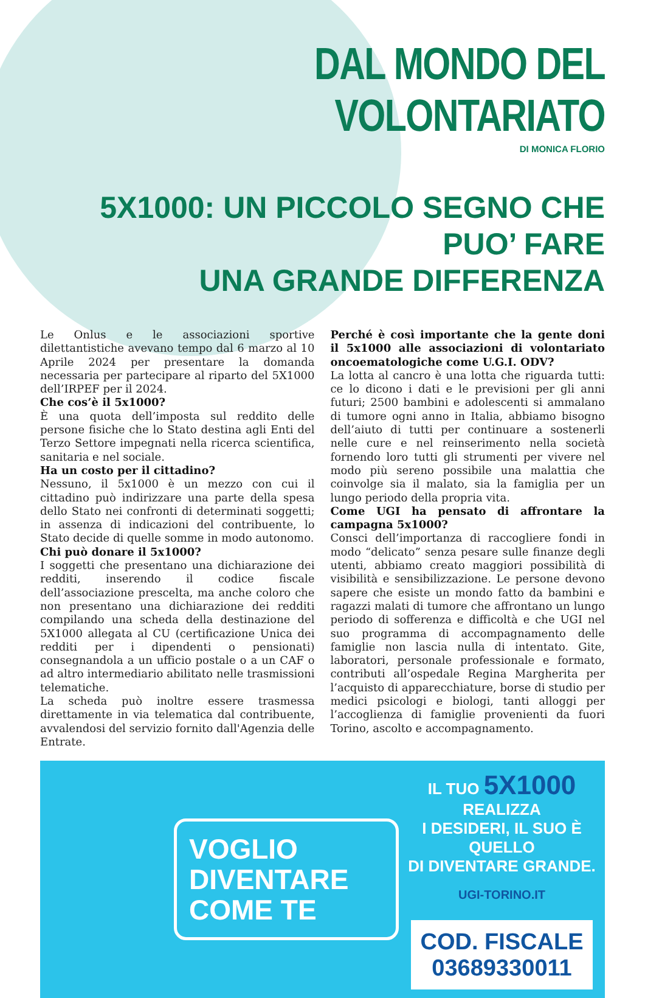DAL MONDO DEL VOLONTARIATO
DI MONICA FLORIO
5X1000: UN PICCOLO SEGNO CHE PUO’ FARE
UNA GRANDE DIFFERENZA
Le Onlus e le associazioni sportive dilettantistiche avevano tempo dal 6 marzo al 10 Aprile 2024 per presentare la domanda necessaria per partecipare al riparto del 5X1000 dell’IRPEF per il 2024.
Che cos’è il 5x1000?
È una quota dell’imposta sul reddito delle persone fisiche che lo Stato destina agli Enti del Terzo Settore impegnati nella ricerca scientifica, sanitaria e nel sociale.
Ha un costo per il cittadino?
Nessuno, il 5x1000 è un mezzo con cui il cittadino può indirizzare una parte della spesa dello Stato nei confronti di determinati soggetti; in assenza di indicazioni del contribuente, lo Stato decide di quelle somme in modo autonomo.
Chi può donare il 5x1000?
I soggetti che presentano una dichiarazione dei redditi, inserendo il codice fiscale dell’associazione prescelta, ma anche coloro che non presentano una dichiarazione dei redditi compilando una scheda della destinazione del 5X1000 allegata al CU (certificazione Unica dei redditi per i dipendenti o pensionati) consegnandola a un ufficio postale o a un CAF o ad altro intermediario abilitato nelle trasmissioni telematiche.
La scheda può inoltre essere trasmessa direttamente in via telematica dal contribuente, avvalendosi del servizio fornito dall'Agenzia delle Entrate.
Perché è così importante che la gente doni il 5x1000 alle associazioni di volontariato oncoematologiche come U.G.I. ODV?
La lotta al cancro è una lotta che riguarda tutti: ce lo dicono i dati e le previsioni per gli anni futuri; 2500 bambini e adolescenti si ammalano di tumore ogni anno in Italia, abbiamo bisogno dell’aiuto di tutti per continuare a sostenerli nelle cure e nel reinserimento nella società fornendo loro tutti gli strumenti per vivere nel modo più sereno possibile una malattia che coinvolge sia il malato, sia la famiglia per un lungo periodo della propria vita.
Come UGI ha pensato di affrontare la campagna 5x1000?
Consci dell’importanza di raccogliere fondi in modo “delicato” senza pesare sulle finanze degli utenti, abbiamo creato maggiori possibilità di visibilità e sensibilizzazione. Le persone devono sapere che esiste un mondo fatto da bambini e ragazzi malati di tumore che affrontano un lungo periodo di sofferenza e difficoltà e che UGI nel suo programma di accompagnamento delle famiglie non lascia nulla di intentato. Gite, laboratori, personale professionale e formato, contributi all’ospedale Regina Margherita per l’acquisto di apparecchiature, borse di studio per medici psicologi e biologi, tanti alloggi per l’accoglienza di famiglie provenienti da fuori Torino, ascolto e accompagnamento.
VOGLIO DIVENTARE COME TE
IL TUO 5X1000 REALIZZA
I DESIDERI, IL SUO È QUELLO
DI DIVENTARE GRANDE.
UGI-TORINO.IT
COD. FISCALE 03689330011